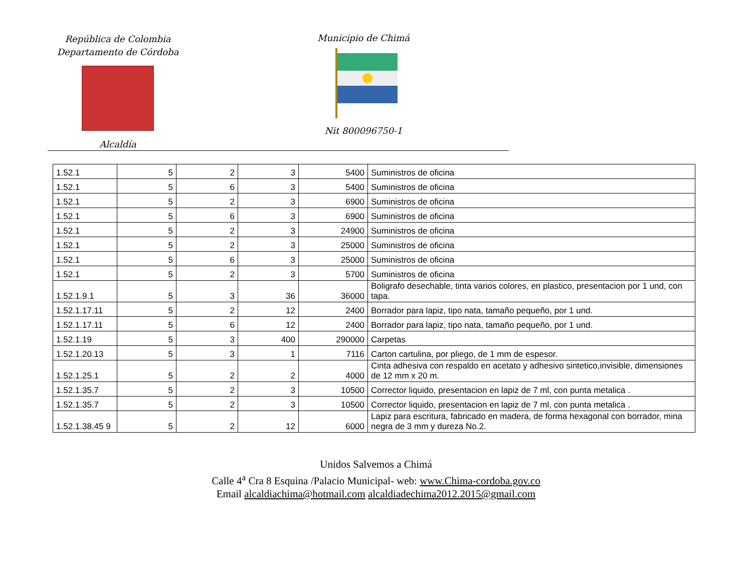República de Colombia
Departamento de Córdoba
Alcaldía
Municipio de Chimá
Nit 800096750-1
| 1.52.1 | 5 | 2 | 3 | 5400 | Suministros de oficina |
| 1.52.1 | 5 | 6 | 3 | 5400 | Suministros de oficina |
| 1.52.1 | 5 | 2 | 3 | 6900 | Suministros de oficina |
| 1.52.1 | 5 | 6 | 3 | 6900 | Suministros de oficina |
| 1.52.1 | 5 | 2 | 3 | 24900 | Suministros de oficina |
| 1.52.1 | 5 | 2 | 3 | 25000 | Suministros de oficina |
| 1.52.1 | 5 | 6 | 3 | 25000 | Suministros de oficina |
| 1.52.1 | 5 | 2 | 3 | 5700 | Suministros de oficina |
| 1.52.1.9.1 | 5 | 3 | 36 | 36000 | Boligrafo desechable, tinta varios colores, en plastico, presentacion por 1 und, con tapa. |
| 1.52.1.17.11 | 5 | 2 | 12 | 2400 | Borrador para lapiz, tipo nata, tamaño pequeño, por 1 und. |
| 1.52.1.17.11 | 5 | 6 | 12 | 2400 | Borrador para lapiz, tipo nata, tamaño pequeño, por 1 und. |
| 1.52.1.19 | 5 | 3 | 400 | 290000 | Carpetas |
| 1.52.1.20.13 | 5 | 3 | 1 | 7116 | Carton cartulina, por pliego, de 1 mm de espesor. |
| 1.52.1.25.1 | 5 | 2 | 2 | 4000 | Cinta adhesiva con respaldo en acetato y adhesivo sintetico,invisible, dimensiones de 12 mm x 20 m. |
| 1.52.1.35.7 | 5 | 2 | 3 | 10500 | Corrector liquido, presentacion en lapiz de 7 ml, con punta metalica . |
| 1.52.1.35.7 | 5 | 2 | 3 | 10500 | Corrector liquido, presentacion en lapiz de 7 ml, con punta metalica . |
| 1.52.1.38.45 9 | 5 | 2 | 12 | 6000 | Lapiz para escritura, fabricado en madera, de forma hexagonal con borrador, mina negra de 3 mm y dureza No.2. |
Unidos Salvemos a Chimá
Calle 4<sup>a</sup> Cra 8 Esquina /Palacio Municipal- web: www.Chima-cordoba.gov.co
Email alcaldiachima@hotmail.com alcaldiadechima2012.2015@gmail.com